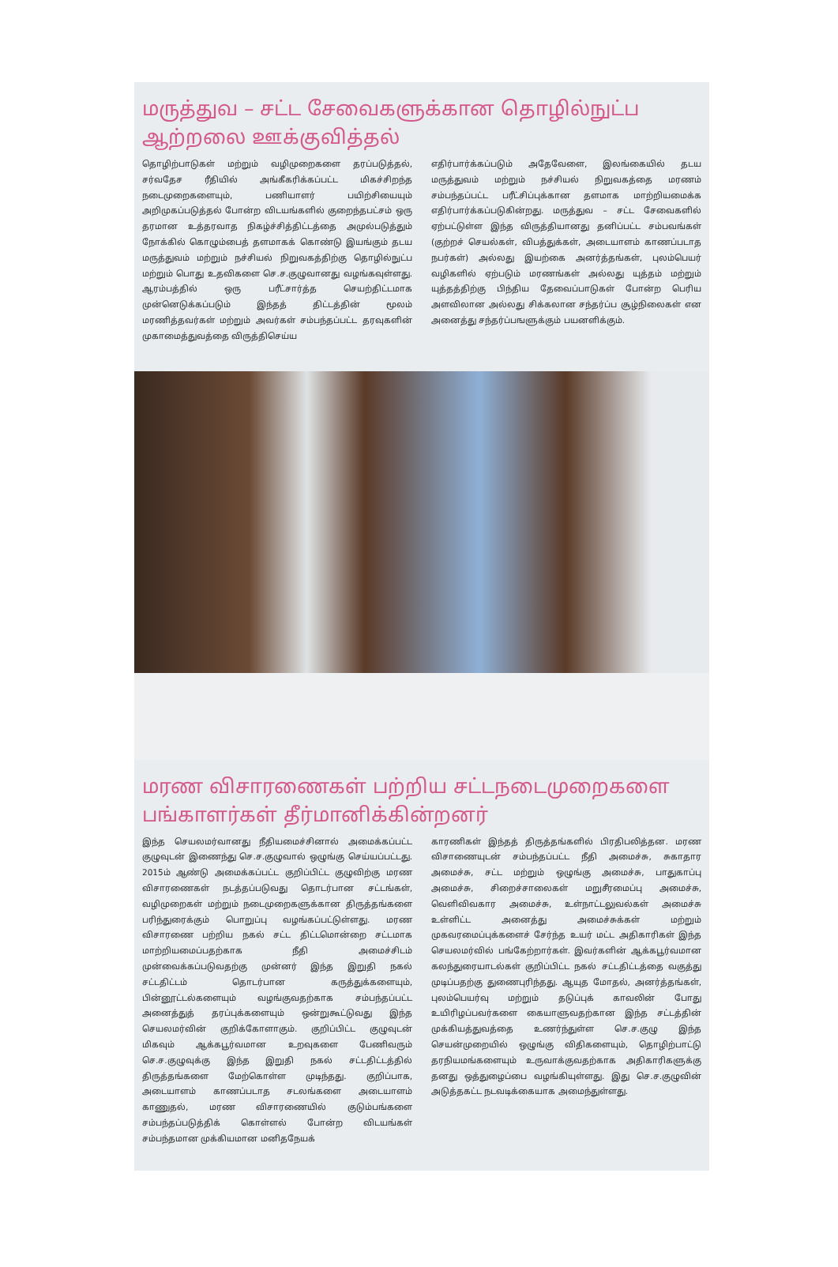மருத்துவ – சட்ட சேவைகளுக்கான தொழில்நுட்ப ஆற்றலை ஊக்குவித்தல்
தொழிற்பாடுகள் மற்றும் வழிமுறைகளை தரப்படுத்தல், சர்வதேச ரீதியில் அங்கீகரிக்கப்பட்ட மிகச்சிறந்த நடைமுறைகளையும், பணியாளர் பயிற்சியையும் அறிமுகப்படுத்தல் போன்ற விடயங்களில் குறைந்தபட்சம் ஒரு தரமான உத்தரவாத நிகழ்ச்சித்திட்டத்தை அமுல்படுத்தும் நோக்கில் கொழும்பைத் தளமாகக் கொண்டு இயங்கும் தடய மருத்துவம் மற்றும் நச்சியல் நிறுவகத்திற்கு தொழில்நுட்ப மற்றும் பொது உதவிகளை செ.ச.குழுவானது வழங்கவுள்ளது. ஆரம்பத்தில் ஒரு பரீட்சார்த்த செயற்திட்டமாக முன்னெடுக்கப்படும் இந்தத் திட்டத்தின் மூலம் மரணித்தவர்கள் மற்றும் அவர்கள் சம்பந்தப்பட்ட தரவுகளின் முகாமைத்துவத்தை விருத்திசெய்ய
எதிர்பார்க்கப்படும் அதேவேளை, இலங்கையில் தடய மருத்துவம் மற்றும் நச்சியல் நிறுவகத்தை மரணம் சம்பந்தப்பட்ட பரீட்சிப்புக்கான தளமாக மாற்றியமைக்க எதிர்பார்க்கப்படுகின்றது. மருத்துவ – சட்ட சேவைகளில் ஏற்பட்டுள்ள இந்த விருத்தியானது தனிப்பட்ட சம்பவங்கள் (குற்றச் செயல்கள், விபத்துக்கள், அடையாளம் காணப்படாத நபர்கள்) அல்லது இயற்கை அனர்த்தங்கள், புலம்பெயர் வழிகளில் ஏற்படும் மரணங்கள் அல்லது யுத்தம் மற்றும் யுத்தத்திற்கு பிந்திய தேவைப்பாடுகள் போன்ற பெரிய அளவிலான அல்லது சிக்கலான சந்தர்ப்ப சூழ்நிலைகள் என அனைத்து சந்தர்ப்பஙளுக்கும் பயனளிக்கும்.
மரண விசாரணைகள் பற்றிய சட்டநடைமுறைகளை பங்காளர்கள் தீர்மானிக்கின்றனர்
இந்த செயலமர்வானது நீதியமைச்சினால் அமைக்கப்பட்ட குழுவுடன் இணைந்து செ.ச.குழுவால் ஒழுங்கு செய்யப்பட்டது. 2015ம் ஆண்டு அமைக்கப்பட்ட குறிப்பிட்ட குழுவிற்கு மரண விசாரணைகள் நடத்தப்படுவது தொடர்பான சட்டங்கள், வழிமுறைகள் மற்றும் நடைமுறைகளுக்கான திருத்தங்களை பரிந்துரைக்கும் பொறுப்பு வழங்கப்பட்டுள்ளது. மரண விசாரணை பற்றிய நகல் சட்ட திட்டமொன்றை சட்டமாக மாற்றியமைப்பதற்காக நீதி அமைச்சிடம் முன்வைக்கப்படுவதற்கு முன்னர் இந்த இறுதி நகல் சட்டதிட்டம் தொடர்பான கருத்துக்களையும், பின்னூட்டல்களையும் வழங்குவதற்காக சம்பந்தப்பட்ட அனைத்துத் தரப்புக்களையும் ஒன்றுகூட்டுவது இந்த செயலமர்வின் குறிக்கோளாகும். குறிப்பிட்ட குழுவுடன் மிகவும் ஆக்கபூர்வமான உறவுகளை பேணிவரும் செ.ச.குழுவுக்கு இந்த இறுதி நகல் சட்டதிட்டத்தில் திருத்தங்களை மேற்கொள்ள முடிந்தது. குறிப்பாக, அடையாளம் காணப்படாத சடலங்களை அடையாளம் காணுதல், மரண விசாரணையில் குடும்பங்களை சம்பந்தப்படுத்திக் கொள்ளல் போன்ற விடயங்கள் சம்பந்தமான முக்கியமான மனிதநேயக்
காரணிகள் இந்தத் திருத்தங்களில் பிரதிபலித்தன. மரண விசாணையுடன் சம்பந்தப்பட்ட நீதி அமைச்சு, சுகாதார அமைச்சு, சட்ட மற்றும் ஒழுங்கு அமைச்சு, பாதுகாப்பு அமைச்சு, சிறைச்சாலைகள் மறுசீரமைப்பு அமைச்சு, வெளிவிவகார அமைச்சு, உள்நாட்டலுவல்கள் அமைச்சு உள்ளிட்ட அனைத்து அமைச்சுக்கள் மற்றும் முகவரமைப்புக்களைச் சேர்ந்த உயர் மட்ட அதிகாரிகள் இந்த செயலமர்வில் பங்கேற்றார்கள். இவர்களின் ஆக்கபூர்வமான கலந்துரையாடல்கள் குறிப்பிட்ட நகல் சட்டதிட்டத்தை வகுத்து முடிப்பதற்கு துணைபுரிந்தது. ஆயுத மோதல், அனர்த்தங்கள், புலம்பெயர்வு மற்றும் தடுப்புக் காவலின் போது உயிரிழப்பவர்களை கையாளுவதற்கான இந்த சட்டத்தின் முக்கியத்துவத்தை உணர்ந்துள்ள செ.ச.குழு இந்த செயன்முறையில் ஒழுங்கு விதிகளையும், தொழிற்பாட்டு தரநியமங்களையும் உருவாக்குவதற்காக அதிகாரிகளுக்கு தனது ஒத்துழைப்பை வழங்கியுள்ளது. இது செ.ச.குழுவின் அடுத்தகட்ட நடவடிக்கையாக அமைந்துள்ளது.